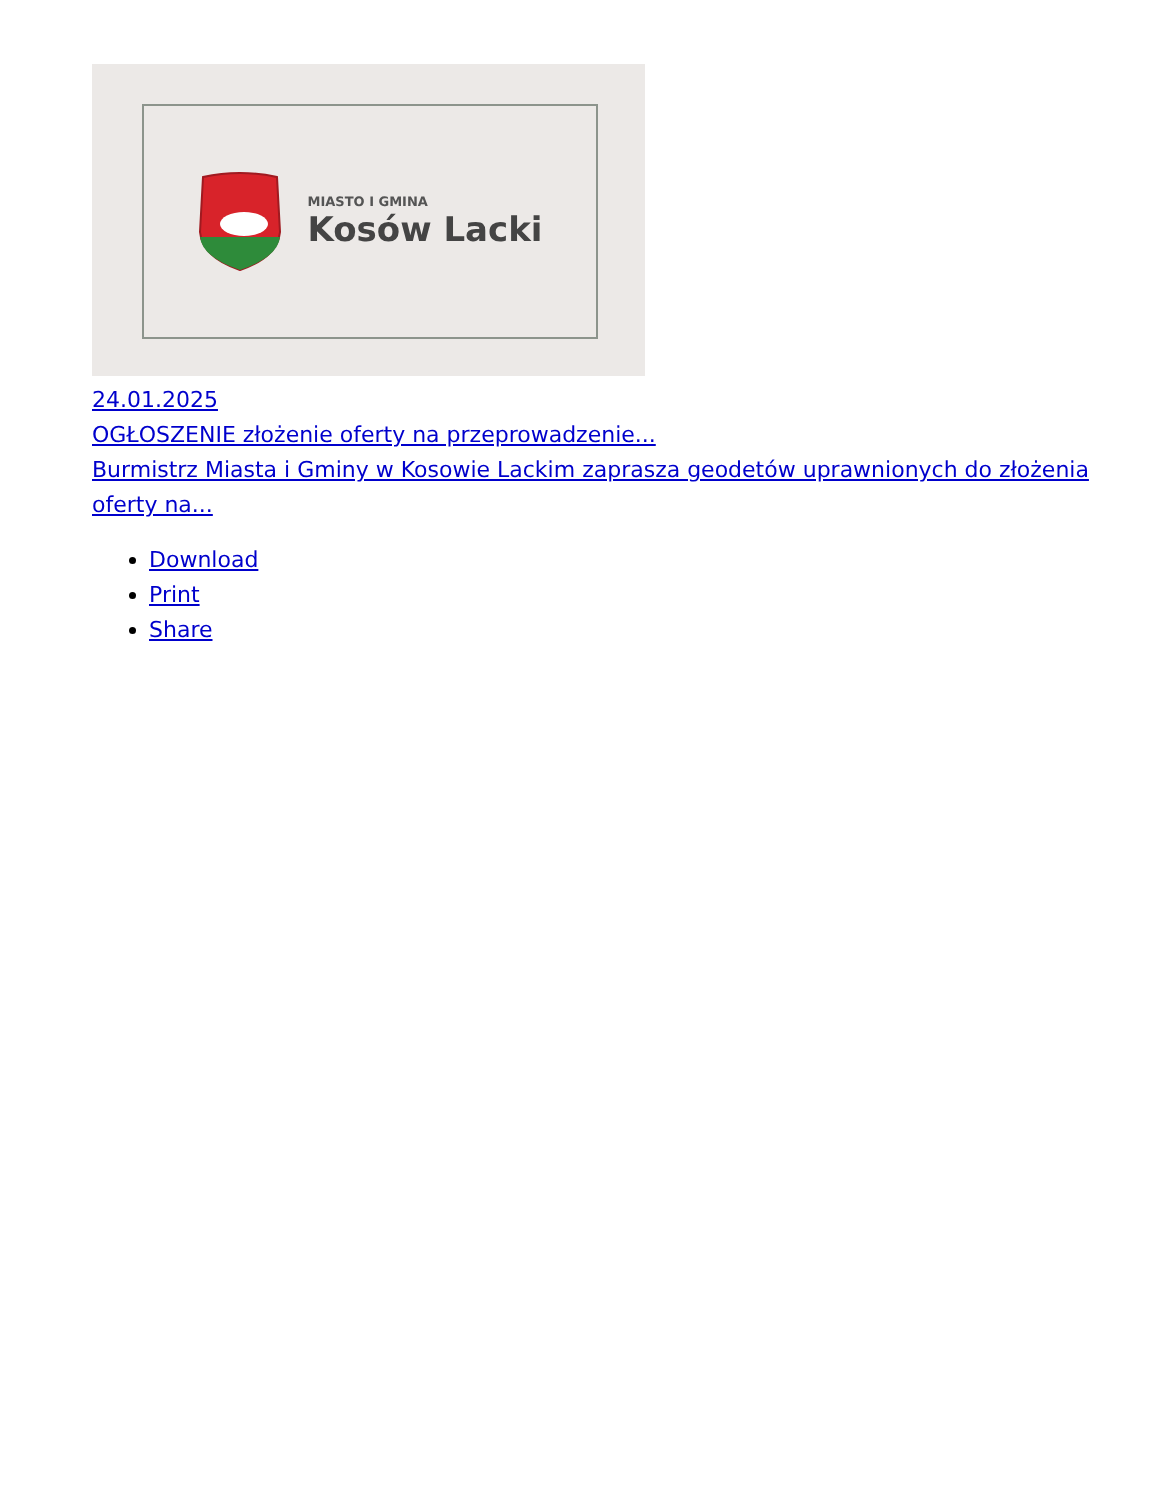MIASTO I GMINA
Kosów Lacki
24.01.2025
OGŁOSZENIE złożenie oferty na przeprowadzenie...
Burmistrz Miasta i Gminy w Kosowie Lackim zaprasza geodetów uprawnionych do złożenia oferty na...
Download
Print
Share